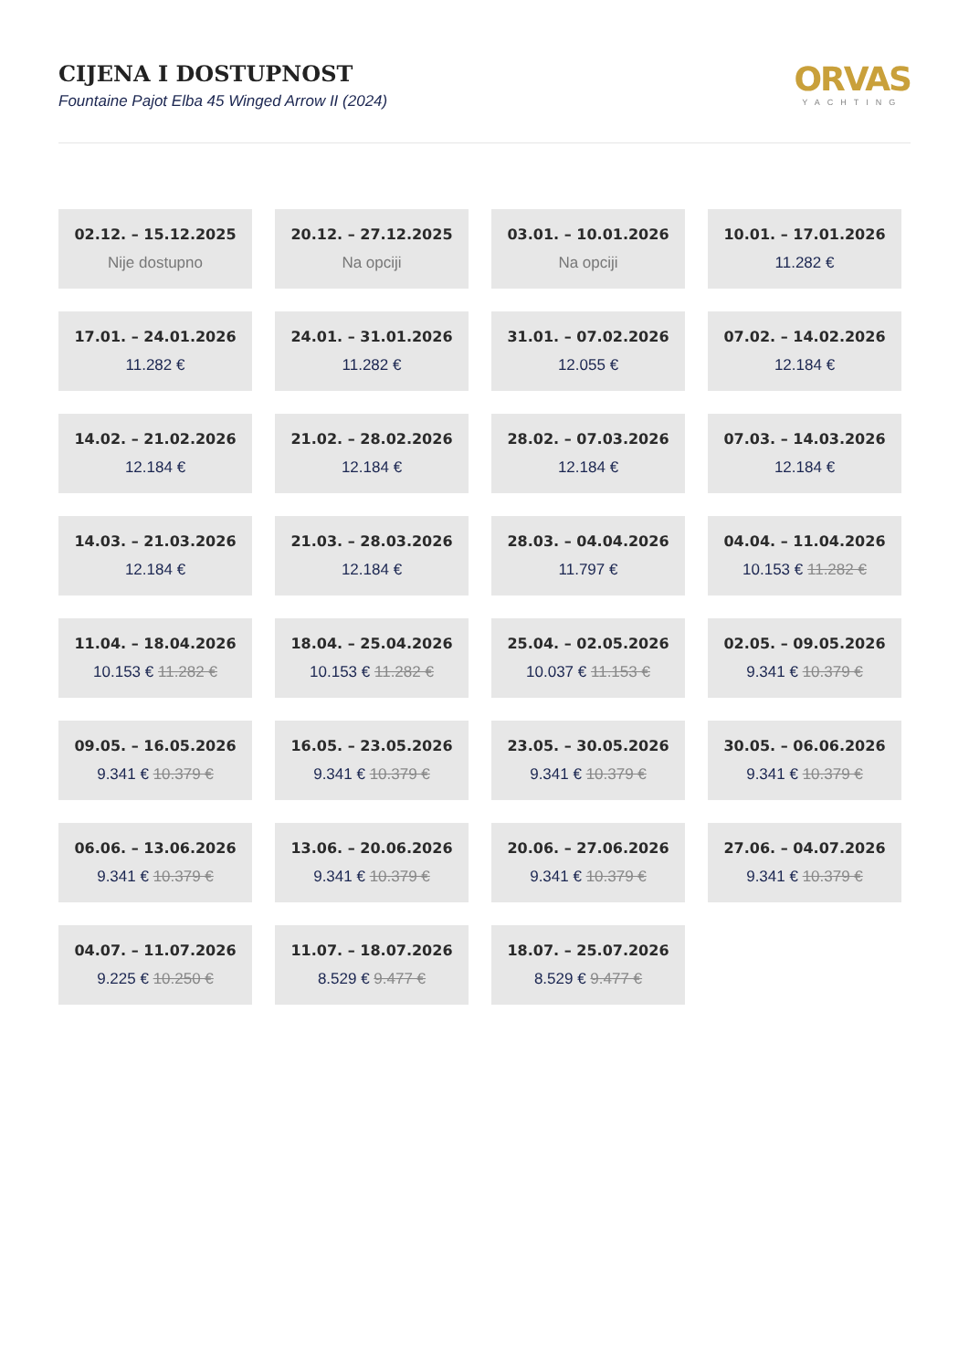CIJENA I DOSTUPNOST
Fountaine Pajot Elba 45 Winged Arrow II (2024)
ORVAS
YACHTING
02.12. – 15.12.2025
Nije dostupno
20.12. – 27.12.2025
Na opciji
03.01. – 10.01.2026
Na opciji
10.01. – 17.01.2026
11.282 €
17.01. – 24.01.2026
11.282 €
24.01. – 31.01.2026
11.282 €
31.01. – 07.02.2026
12.055 €
07.02. – 14.02.2026
12.184 €
14.02. – 21.02.2026
12.184 €
21.02. – 28.02.2026
12.184 €
28.02. – 07.03.2026
12.184 €
07.03. – 14.03.2026
12.184 €
14.03. – 21.03.2026
12.184 €
21.03. – 28.03.2026
12.184 €
28.03. – 04.04.2026
11.797 €
04.04. – 11.04.2026
10.153 € 11.282 €
11.04. – 18.04.2026
10.153 € 11.282 €
18.04. – 25.04.2026
10.153 € 11.282 €
25.04. – 02.05.2026
10.037 € 11.153 €
02.05. – 09.05.2026
9.341 € 10.379 €
09.05. – 16.05.2026
9.341 € 10.379 €
16.05. – 23.05.2026
9.341 € 10.379 €
23.05. – 30.05.2026
9.341 € 10.379 €
30.05. – 06.06.2026
9.341 € 10.379 €
06.06. – 13.06.2026
9.341 € 10.379 €
13.06. – 20.06.2026
9.341 € 10.379 €
20.06. – 27.06.2026
9.341 € 10.379 €
27.06. – 04.07.2026
9.341 € 10.379 €
04.07. – 11.07.2026
9.225 € 10.250 €
11.07. – 18.07.2026
8.529 € 9.477 €
18.07. – 25.07.2026
8.529 € 9.477 €